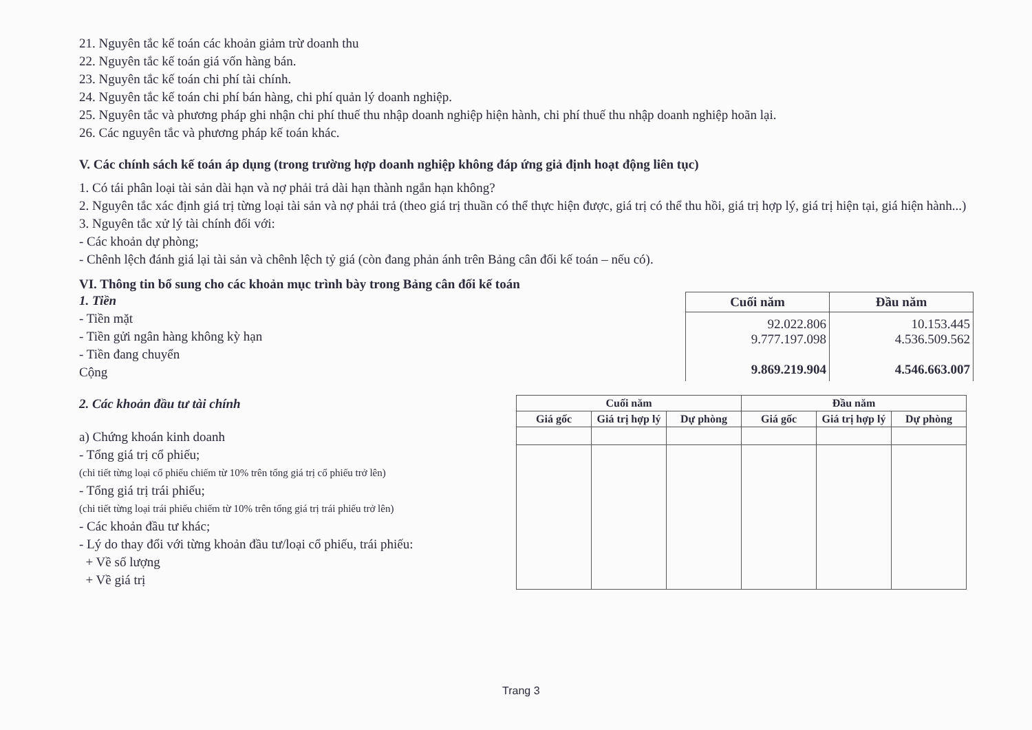21. Nguyên tắc kế toán các khoản giảm trừ doanh thu
22. Nguyên tắc kế toán giá vốn hàng bán.
23. Nguyên tắc kế toán chi phí tài chính.
24. Nguyên tắc kế toán chi phí bán hàng, chi phí quản lý doanh nghiệp.
25. Nguyên tắc và phương pháp ghi nhận chi phí thuế thu nhập doanh nghiệp hiện hành, chi phí thuế thu nhập doanh nghiệp hoãn lại.
26. Các nguyên tắc và phương pháp kế toán khác.
V. Các chính sách kế toán áp dụng (trong trường hợp doanh nghiệp không đáp ứng giả định hoạt động liên tục)
1. Có tái phân loại tài sản dài hạn và nợ phải trả dài hạn thành ngắn hạn không?
2. Nguyên tắc xác định giá trị từng loại tài sản và nợ phải trả (theo giá trị thuần có thể thực hiện được, giá trị có thể thu hồi, giá trị hợp lý, giá trị hiện tại, giá hiện hành...)
3. Nguyên tắc xử lý tài chính đối với:
- Các khoản dự phòng;
- Chênh lệch đánh giá lại tài sản và chênh lệch tỷ giá (còn đang phản ánh trên Bảng cân đối kế toán – nếu có).
VI. Thông tin bổ sung cho các khoản mục trình bày trong Bảng cân đối kế toán
1. Tiền
- Tiền mặt
- Tiền gửi ngân hàng không kỳ hạn
- Tiền đang chuyển
Cộng
| Cuối năm | Đầu năm |
| --- | --- |
| 92.022.806 9.777.197.098 9.869.219.904 | 10.153.445 4.536.509.562 4.546.663.007 |
2. Các khoản đầu tư tài chính
a) Chứng khoán kinh doanh
- Tổng giá trị cổ phiếu;
(chi tiết từng loại cổ phiếu chiếm từ 10% trên tổng giá trị cổ phiếu trở lên)
- Tổng giá trị trái phiếu;
(chi tiết từng loại trái phiếu chiếm từ 10% trên tổng giá trị trái phiếu trở lên)
- Các khoản đầu tư khác;
- Lý do thay đổi với từng khoản đầu tư/loại cổ phiếu, trái phiếu:
+ Về số lượng
+ Về giá trị
| Cuối năm | | | Đầu năm | | |
| --- | --- | --- | --- | --- | --- |
| Giá gốc | Giá trị hợp lý | Dự phòng | Giá gốc | Giá trị hợp lý | Dự phòng |
Trang 3